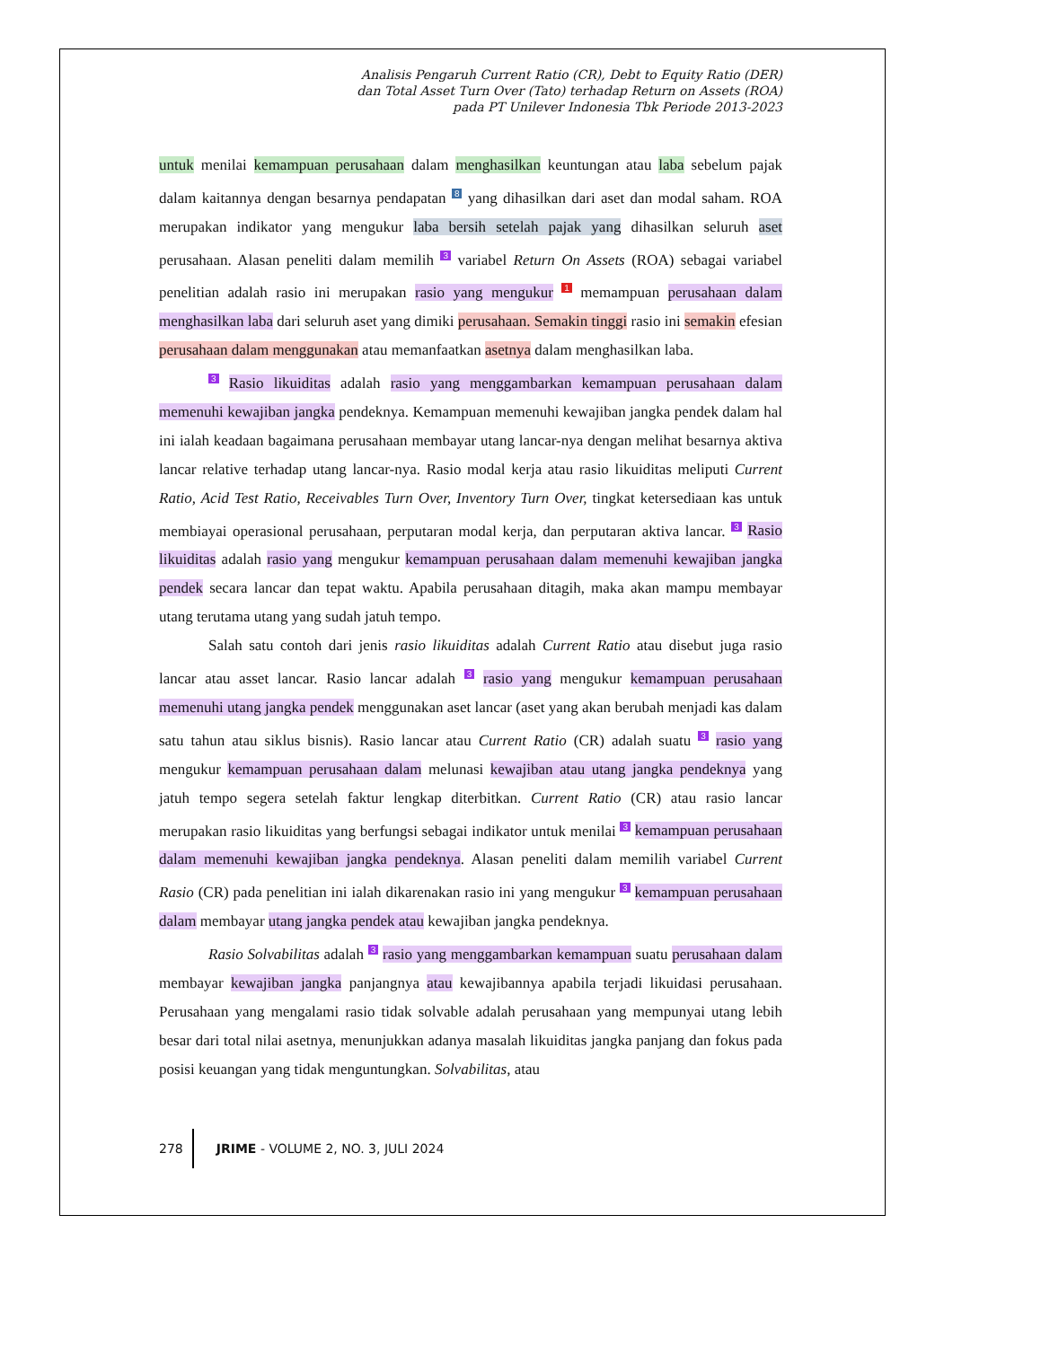Analisis Pengaruh Current Ratio (CR), Debt to Equity Ratio (DER)
dan Total Asset Turn Over (Tato) terhadap Return on Assets (ROA)
pada PT Unilever Indonesia Tbk Periode 2013-2023
untuk menilai kemampuan perusahaan dalam menghasilkan keuntungan atau laba sebelum pajak dalam kaitannya dengan besarnya pendapatan <sup>8</sup> yang dihasilkan dari aset dan modal saham. ROA merupakan indikator yang mengukur laba bersih setelah pajak yang dihasilkan seluruh aset perusahaan. Alasan peneliti dalam memilih <sup>3</sup> variabel Return On Assets (ROA) sebagai variabel penelitian adalah rasio ini merupakan rasio yang mengukur <sup>1</sup> memampuan perusahaan dalam menghasilkan laba dari seluruh aset yang dimiki perusahaan. Semakin tinggi rasio ini semakin efesian perusahaan dalam menggunakan atau memanfaatkan asetnya dalam menghasilkan laba.
<sup>3</sup> Rasio likuiditas adalah rasio yang menggambarkan kemampuan perusahaan dalam memenuhi kewajiban jangka pendeknya. Kemampuan memenuhi kewajiban jangka pendek dalam hal ini ialah keadaan bagaimana perusahaan membayar utang lancar-nya dengan melihat besarnya aktiva lancar relative terhadap utang lancar-nya. Rasio modal kerja atau rasio likuiditas meliputi Current Ratio, Acid Test Ratio, Receivables Turn Over, Inventory Turn Over, tingkat ketersediaan kas untuk membiayai operasional perusahaan, perputaran modal kerja, dan perputaran aktiva lancar. <sup>3</sup> Rasio likuiditas adalah rasio yang mengukur kemampuan perusahaan dalam memenuhi kewajiban jangka pendek secara lancar dan tepat waktu. Apabila perusahaan ditagih, maka akan mampu membayar utang terutama utang yang sudah jatuh tempo.
Salah satu contoh dari jenis rasio likuiditas adalah Current Ratio atau disebut juga rasio lancar atau asset lancar. Rasio lancar adalah <sup>3</sup> rasio yang mengukur kemampuan perusahaan memenuhi utang jangka pendek menggunakan aset lancar (aset yang akan berubah menjadi kas dalam satu tahun atau siklus bisnis). Rasio lancar atau Current Ratio (CR) adalah suatu <sup>3</sup> rasio yang mengukur kemampuan perusahaan dalam melunasi kewajiban atau utang jangka pendeknya yang jatuh tempo segera setelah faktur lengkap diterbitkan. Current Ratio (CR) atau rasio lancar merupakan rasio likuiditas yang berfungsi sebagai indikator untuk menilai <sup>3</sup> kemampuan perusahaan dalam memenuhi kewajiban jangka pendeknya. Alasan peneliti dalam memilih variabel Current Rasio (CR) pada penelitian ini ialah dikarenakan rasio ini yang mengukur <sup>3</sup> kemampuan perusahaan dalam membayar utang jangka pendek atau kewajiban jangka pendeknya.
Rasio Solvabilitas adalah <sup>3</sup> rasio yang menggambarkan kemampuan suatu perusahaan dalam membayar kewajiban jangka panjangnya atau kewajibannya apabila terjadi likuidasi perusahaan. Perusahaan yang mengalami rasio tidak solvable adalah perusahaan yang mempunyai utang lebih besar dari total nilai asetnya, menunjukkan adanya masalah likuiditas jangka panjang dan fokus pada posisi keuangan yang tidak menguntungkan. Solvabilitas, atau
278 JRIME - VOLUME 2, NO. 3, JULI 2024